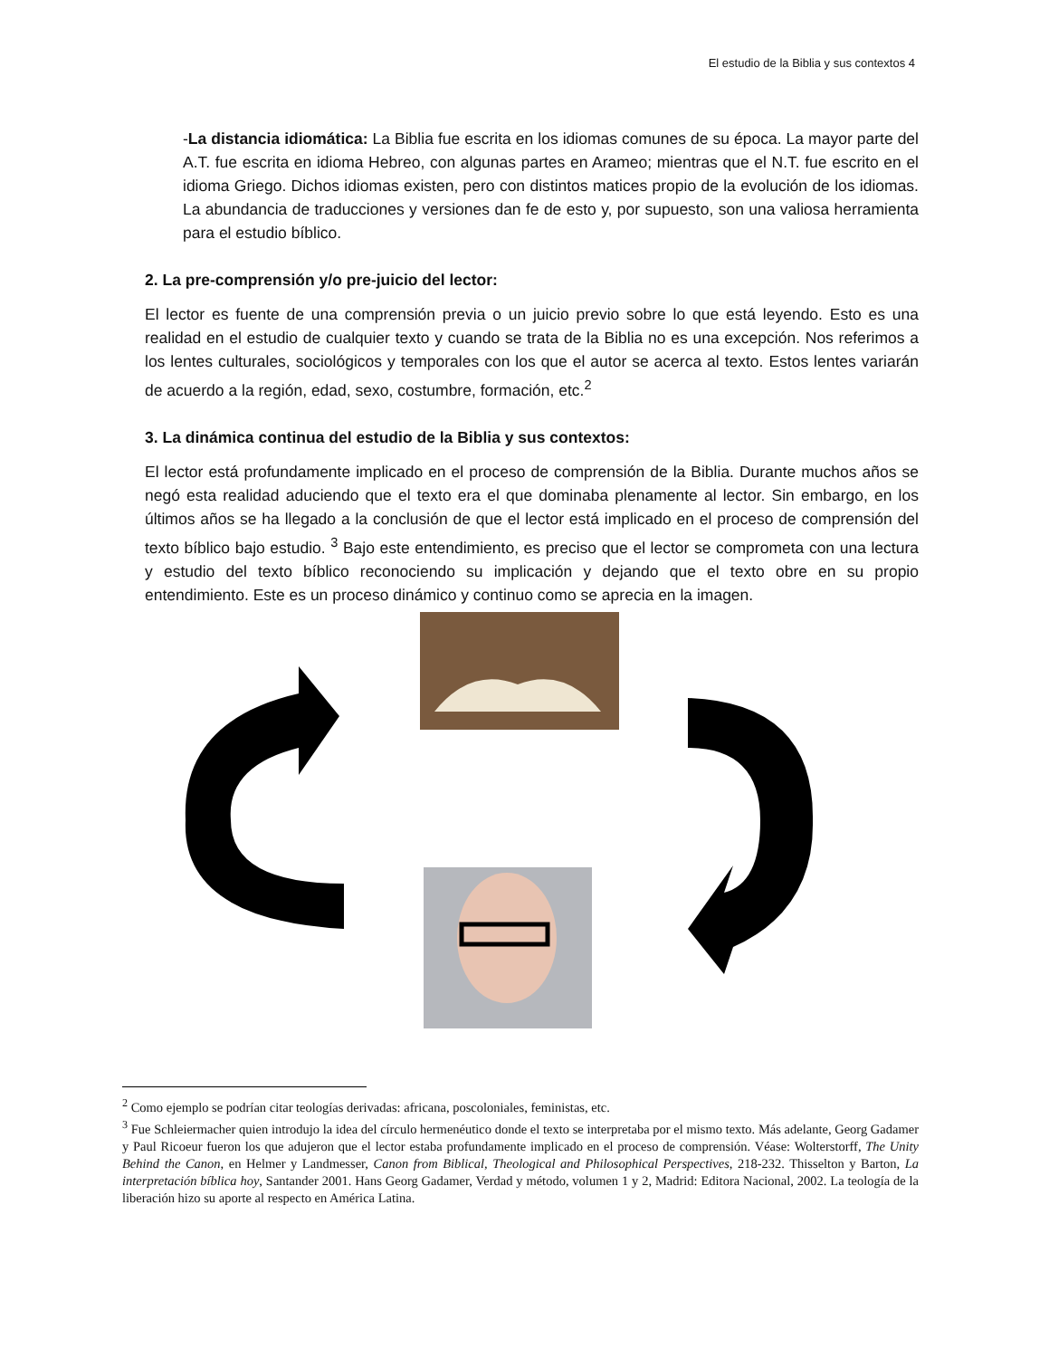El estudio de la Biblia y sus contextos 4
-La distancia idiomática: La Biblia fue escrita en los idiomas comunes de su época. La mayor parte del A.T. fue escrita en idioma Hebreo, con algunas partes en Arameo; mientras que el N.T. fue escrito en el idioma Griego. Dichos idiomas existen, pero con distintos matices propio de la evolución de los idiomas. La abundancia de traducciones y versiones dan fe de esto y, por supuesto, son una valiosa herramienta para el estudio bíblico.
2. La pre-comprensión y/o pre-juicio del lector:
El lector es fuente de una comprensión previa o un juicio previo sobre lo que está leyendo. Esto es una realidad en el estudio de cualquier texto y cuando se trata de la Biblia no es una excepción. Nos referimos a los lentes culturales, sociológicos y temporales con los que el autor se acerca al texto. Estos lentes variarán de acuerdo a la región, edad, sexo, costumbre, formación, etc.<sup>2</sup>
3. La dinámica continua del estudio de la Biblia y sus contextos:
El lector está profundamente implicado en el proceso de comprensión de la Biblia. Durante muchos años se negó esta realidad aduciendo que el texto era el que dominaba plenamente al lector. Sin embargo, en los últimos años se ha llegado a la conclusión de que el lector está implicado en el proceso de comprensión del texto bíblico bajo estudio. <sup>3</sup> Bajo este entendimiento, es preciso que el lector se comprometa con una lectura y estudio del texto bíblico reconociendo su implicación y dejando que el texto obre en su propio entendimiento. Este es un proceso dinámico y continuo como se aprecia en la imagen.
<sup>2</sup> Como ejemplo se podrían citar teologías derivadas: africana, poscoloniales, feministas, etc.
<sup>3</sup> Fue Schleiermacher quien introdujo la idea del círculo hermenéutico donde el texto se interpretaba por el mismo texto. Más adelante, Georg Gadamer y Paul Ricoeur fueron los que adujeron que el lector estaba profundamente implicado en el proceso de comprensión. Véase: Wolterstorff, The Unity Behind the Canon, en Helmer y Landmesser, Canon from Biblical, Theological and Philosophical Perspectives, 218-232. Thisselton y Barton, La interpretación bíblica hoy, Santander 2001. Hans Georg Gadamer, Verdad y método, volumen 1 y 2, Madrid: Editora Nacional, 2002. La teología de la liberación hizo su aporte al respecto en América Latina.